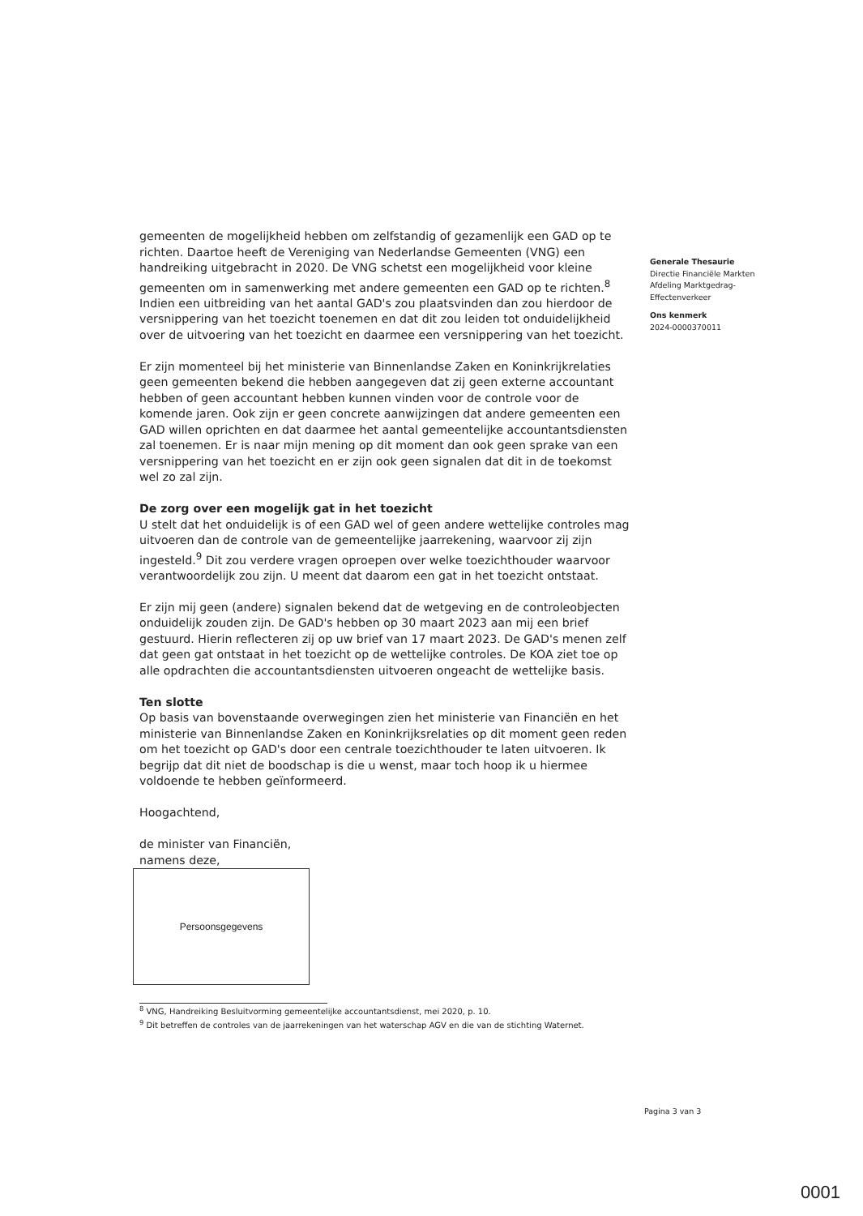gemeenten de mogelijkheid hebben om zelfstandig of gezamenlijk een GAD op te richten. Daartoe heeft de Vereniging van Nederlandse Gemeenten (VNG) een handreiking uitgebracht in 2020. De VNG schetst een mogelijkheid voor kleine gemeenten om in samenwerking met andere gemeenten een GAD op te richten.<sup>8</sup> Indien een uitbreiding van het aantal GAD's zou plaatsvinden dan zou hierdoor de versnippering van het toezicht toenemen en dat dit zou leiden tot onduidelijkheid over de uitvoering van het toezicht en daarmee een versnippering van het toezicht.
Er zijn momenteel bij het ministerie van Binnenlandse Zaken en Koninkrijkrelaties geen gemeenten bekend die hebben aangegeven dat zij geen externe accountant hebben of geen accountant hebben kunnen vinden voor de controle voor de komende jaren. Ook zijn er geen concrete aanwijzingen dat andere gemeenten een GAD willen oprichten en dat daarmee het aantal gemeentelijke accountantsdiensten zal toenemen. Er is naar mijn mening op dit moment dan ook geen sprake van een versnippering van het toezicht en er zijn ook geen signalen dat dit in de toekomst wel zo zal zijn.
De zorg over een mogelijk gat in het toezicht
U stelt dat het onduidelijk is of een GAD wel of geen andere wettelijke controles mag uitvoeren dan de controle van de gemeentelijke jaarrekening, waarvoor zij zijn ingesteld.<sup>9</sup> Dit zou verdere vragen oproepen over welke toezichthouder waarvoor verantwoordelijk zou zijn. U meent dat daarom een gat in het toezicht ontstaat.
Er zijn mij geen (andere) signalen bekend dat de wetgeving en de controleobjecten onduidelijk zouden zijn. De GAD's hebben op 30 maart 2023 aan mij een brief gestuurd. Hierin reflecteren zij op uw brief van 17 maart 2023. De GAD's menen zelf dat geen gat ontstaat in het toezicht op de wettelijke controles. De KOA ziet toe op alle opdrachten die accountantsdiensten uitvoeren ongeacht de wettelijke basis.
Ten slotte
Op basis van bovenstaande overwegingen zien het ministerie van Financiën en het ministerie van Binnenlandse Zaken en Koninkrijksrelaties op dit moment geen reden om het toezicht op GAD's door een centrale toezichthouder te laten uitvoeren. Ik begrijp dat dit niet de boodschap is die u wenst, maar toch hoop ik u hiermee voldoende te hebben geïnformeerd.
Hoogachtend,
de minister van Financiën,
namens deze,
Persoonsgegevens
<sup>8</sup> VNG, Handreiking Besluitvorming gemeentelijke accountantsdienst, mei 2020, p. 10.
<sup>9</sup> Dit betreffen de controles van de jaarrekeningen van het waterschap AGV en die van de stichting Waternet.
Generale Thesaurie
Directie Financiële Markten
Afdeling Marktgedrag-
Effectenverkeer
Ons kenmerk
2024-0000370011
Pagina 3 van 3
0001